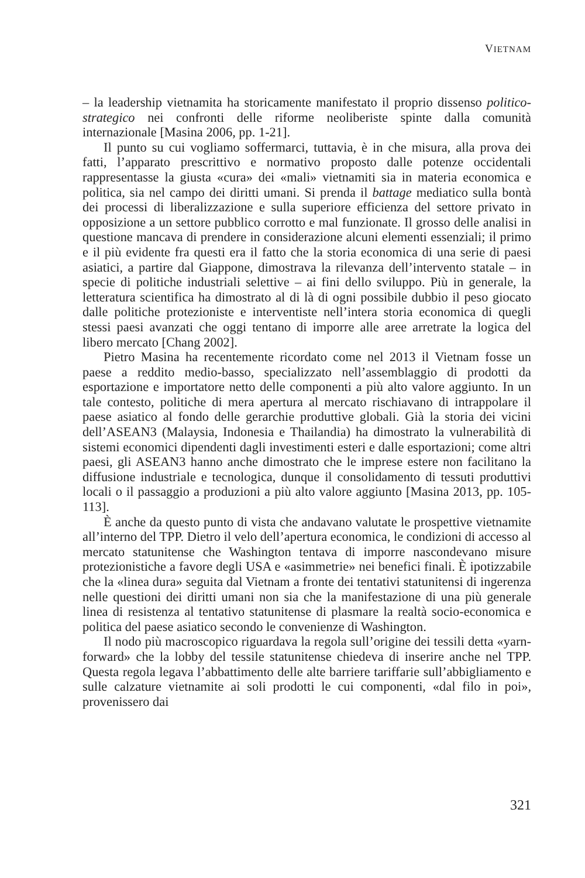VIETNAM
– la leadership vietnamita ha storicamente manifestato il proprio dissenso politico-strategico nei confronti delle riforme neoliberiste spinte dalla comunità internazionale [Masina 2006, pp. 1-21].
Il punto su cui vogliamo soffermarci, tuttavia, è in che misura, alla prova dei fatti, l’apparato prescrittivo e normativo proposto dalle potenze occidentali rappresentasse la giusta «cura» dei «mali» vietnamiti sia in materia economica e politica, sia nel campo dei diritti umani. Si prenda il battage mediatico sulla bontà dei processi di liberalizzazione e sulla superiore efficienza del settore privato in opposizione a un settore pubblico corrotto e mal funzionate. Il grosso delle analisi in questione mancava di prendere in considerazione alcuni elementi essenziali; il primo e il più evidente fra questi era il fatto che la storia economica di una serie di paesi asiatici, a partire dal Giappone, dimostrava la rilevanza dell’intervento statale – in specie di politiche industriali selettive – ai fini dello sviluppo. Più in generale, la letteratura scientifica ha dimostrato al di là di ogni possibile dubbio il peso giocato dalle politiche protezioniste e interventiste nell’intera storia economica di quegli stessi paesi avanzati che oggi tentano di imporre alle aree arretrate la logica del libero mercato [Chang 2002].
Pietro Masina ha recentemente ricordato come nel 2013 il Vietnam fosse un paese a reddito medio-basso, specializzato nell’assemblaggio di prodotti da esportazione e importatore netto delle componenti a più alto valore aggiunto. In un tale contesto, politiche di mera apertura al mercato rischiavano di intrappolare il paese asiatico al fondo delle gerarchie produttive globali. Già la storia dei vicini dell’ASEAN3 (Malaysia, Indonesia e Thailandia) ha dimostrato la vulnerabilità di sistemi economici dipendenti dagli investimenti esteri e dalle esportazioni; come altri paesi, gli ASEAN3 hanno anche dimostrato che le imprese estere non facilitano la diffusione industriale e tecnologica, dunque il consolidamento di tessuti produttivi locali o il passaggio a produzioni a più alto valore aggiunto [Masina 2013, pp. 105-113].
È anche da questo punto di vista che andavano valutate le prospettive vietnamite all’interno del TPP. Dietro il velo dell’apertura economica, le condizioni di accesso al mercato statunitense che Washington tentava di imporre nascondevano misure protezionistiche a favore degli USA e «asimmetrie» nei benefici finali. È ipotizzabile che la «linea dura» seguita dal Vietnam a fronte dei tentativi statunitensi di ingerenza nelle questioni dei diritti umani non sia che la manifestazione di una più generale linea di resistenza al tentativo statunitense di plasmare la realtà socio-economica e politica del paese asiatico secondo le convenienze di Washington.
Il nodo più macroscopico riguardava la regola sull’origine dei tessili detta «yarn-forward» che la lobby del tessile statunitense chiedeva di inserire anche nel TPP. Questa regola legava l’abbattimento delle alte barriere tariffarie sull’abbigliamento e sulle calzature vietnamite ai soli prodotti le cui componenti, «dal filo in poi», provenissero dai
321